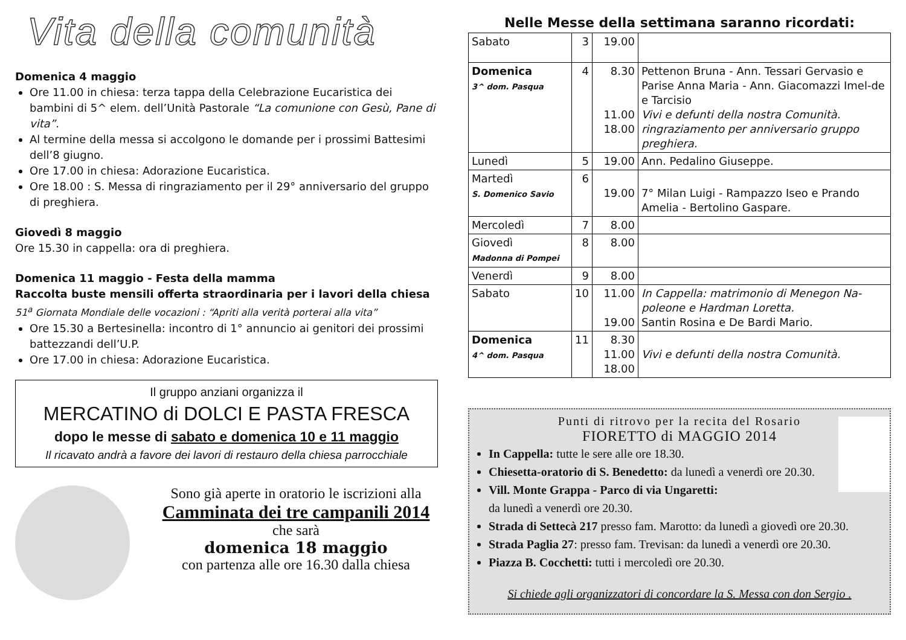Vita della comunità
Domenica 4 maggio
Ore 11.00 in chiesa: terza tappa della Celebrazione Eucaristica dei bambini di 5^ elem. dell’Unità Pastorale “La comunione con Gesù, Pane di vita”.
Al termine della messa si accolgono le domande per i prossimi Battesimi dell’8 giugno.
Ore 17.00 in chiesa: Adorazione Eucaristica.
Ore 18.00 : S. Messa di ringraziamento per il 29° anniversario del gruppo di preghiera.
Giovedì 8 maggio
Ore 15.30 in cappella: ora di preghiera.
Domenica 11 maggio - Festa della mamma
Raccolta buste mensili offerta straordinaria per i lavori della chiesa
51<sup>a</sup> Giornata Mondiale delle vocazioni : “Apriti alla verità porterai alla vita”
Ore 15.30 a Bertesinella: incontro di 1° annuncio ai genitori dei prossimi battezzandi dell’U.P.
Ore 17.00 in chiesa: Adorazione Eucaristica.
Il gruppo anziani organizza il
MERCATINO di DOLCI E PASTA FRESCA
dopo le messe di sabato e domenica 10 e 11 maggio
Il ricavato andrà a favore dei lavori di restauro della chiesa parrocchiale
Sono già aperte in oratorio le iscrizioni alla
Camminata dei tre campanili 2014
che sarà
domenica 18 maggio
con partenza alle ore 16.30 dalla chiesa
Nelle Messe della settimana saranno ricordati:
| Sabato | 3 | 19.00 | |
| Domenica 3^ dom. Pasqua | 4 | 8.30 11.00 18.00 | Pettenon Bruna - Ann. Tessari Gervasio e Parise Anna Maria - Ann. Giacomazzi Imel-de e Tarcisio Vivi e defunti della nostra Comunità. ringraziamento per anniversario gruppo preghiera. |
| Lunedì | 5 | 19.00 | Ann. Pedalino Giuseppe. |
| Martedì S. Domenico Savio | 6 | 19.00 | 7° Milan Luigi - Rampazzo Iseo e Prando Amelia - Bertolino Gaspare. |
| Mercoledì | 7 | 8.00 | |
| Giovedì Madonna di Pompei | 8 | 8.00 | |
| Venerdì | 9 | 8.00 | |
| Sabato | 10 | 11.00 19.00 | In Cappella: matrimonio di Menegon Na-poleone e Hardman Loretta. Santin Rosina e De Bardi Mario. |
| Domenica 4^ dom. Pasqua | 11 | 8.30 11.00 18.00 | Vivi e defunti della nostra Comunità. |
Punti di ritrovo per la recita del Rosario
FIORETTO di MAGGIO 2014
In Cappella: tutte le sere alle ore 18.30.
Chiesetta-oratorio di S. Benedetto: da lunedì a venerdì ore 20.30.
Vill. Monte Grappa - Parco di via Ungaretti:
da lunedì a venerdì ore 20.30.
Strada di Settecà 217 presso fam. Marotto: da lunedì a giovedì ore 20.30.
Strada Paglia 27: presso fam. Trevisan: da lunedì a venerdì ore 20.30.
Piazza B. Cocchetti: tutti i mercoledì ore 20.30.
Si chiede agli organizzatori di concordare la S. Messa con don Sergio .